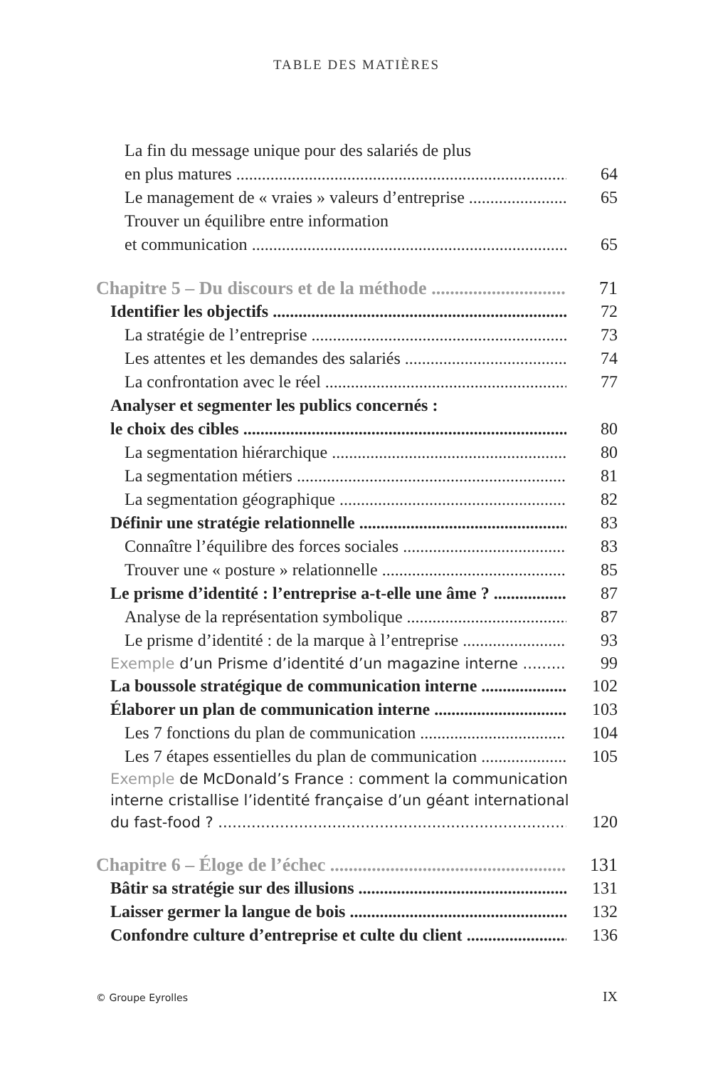TABLE DES MATIÈRES
La fin du message unique pour des salariés de plus
en plus matures 64
Le management de « vraies » valeurs d’entreprise 65
Trouver un équilibre entre information
et communication 65
Chapitre 5 – Du discours et de la méthode 71
Identifier les objectifs 72
La stratégie de l’entreprise 73
Les attentes et les demandes des salariés 74
La confrontation avec le réel 77
Analyser et segmenter les publics concernés :
le choix des cibles 80
La segmentation hiérarchique 80
La segmentation métiers 81
La segmentation géographique 82
Définir une stratégie relationnelle 83
Connaître l’équilibre des forces sociales 83
Trouver une « posture » relationnelle 85
Le prisme d’identité : l’entreprise a-t-elle une âme ? 87
Analyse de la représentation symbolique 87
Le prisme d’identité : de la marque à l’entreprise 93
Exemple d’un Prisme d’identité d’un magazine interne 99
La boussole stratégique de communication interne 102
Élaborer un plan de communication interne 103
Les 7 fonctions du plan de communication 104
Les 7 étapes essentielles du plan de communication 105
Exemple de McDonald’s France : comment la communication
interne cristallise l’identité française d’un géant international
du fast-food ? 120
Chapitre 6 – Éloge de l’échec 131
Bâtir sa stratégie sur des illusions 131
Laisser germer la langue de bois 132
Confondre culture d’entreprise et culte du client 136
© Groupe Eyrolles IX